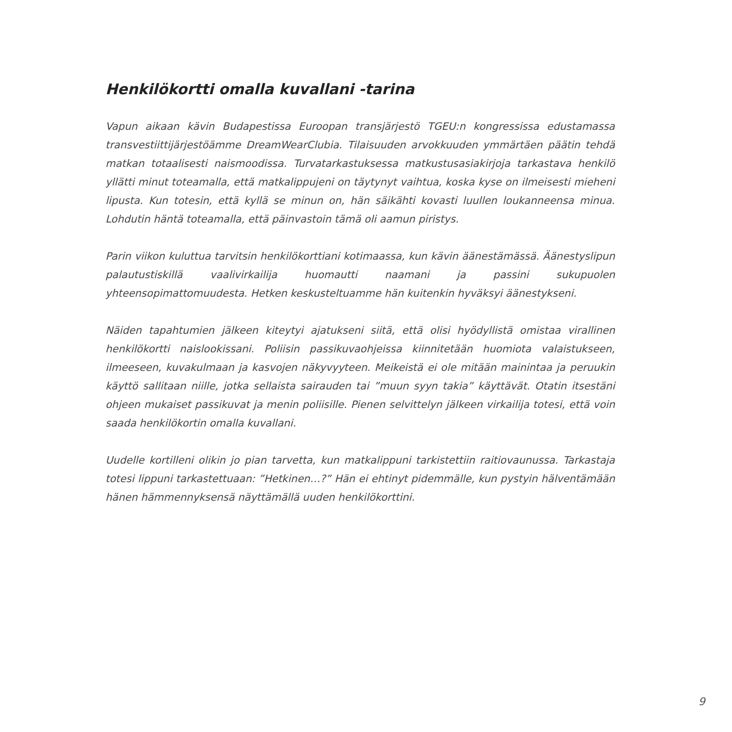Henkilökortti omalla kuvallani -tarina
Vapun aikaan kävin Budapestissa Euroopan transjärjestö TGEU:n kongressissa edustamassa transvestiittijärjestöämme DreamWearClubia. Tilaisuuden arvokkuuden ymmärtäen päätin tehdä matkan totaalisesti naismoodissa. Turvatarkastuksessa matkustusasiakirjoja tarkastava henkilö yllätti minut toteamalla, että matkalippujeni on täytynyt vaihtua, koska kyse on ilmeisesti mieheni lipusta. Kun totesin, että kyllä se minun on, hän säikähti kovasti luullen loukanneensa minua. Lohdutin häntä toteamalla, että päinvastoin tämä oli aamun piristys.
Parin viikon kuluttua tarvitsin henkilökorttiani kotimaassa, kun kävin äänestämässä. Äänestyslipun palautustiskillä vaalivirkailija huomautti naamani ja passini sukupuolen yhteensopimattomuudesta. Hetken keskusteltuamme hän kuitenkin hyväksyi äänestykseni.
Näiden tapahtumien jälkeen kiteytyi ajatukseni siitä, että olisi hyödyllistä omistaa virallinen henkilökortti naislookissani. Poliisin passikuvaohjeissa kiinnitetään huomiota valaistukseen, ilmeeseen, kuvakulmaan ja kasvojen näkyvyyteen. Meikeistä ei ole mitään mainintaa ja peruukin käyttö sallitaan niille, jotka sellaista sairauden tai ”muun syyn takia” käyttävät. Otatin itsestäni ohjeen mukaiset passikuvat ja menin poliisille. Pienen selvittelyn jälkeen virkailija totesi, että voin saada henkilökortin omalla kuvallani.
Uudelle kortilleni olikin jo pian tarvetta, kun matkalippuni tarkistettiin raitiovaunussa. Tarkastaja totesi lippuni tarkastettuaan: ”Hetkinen…?” Hän ei ehtinyt pidemmälle, kun pystyin hälventämään hänen hämmennyksensä näyttämällä uuden henkilökorttini.
9